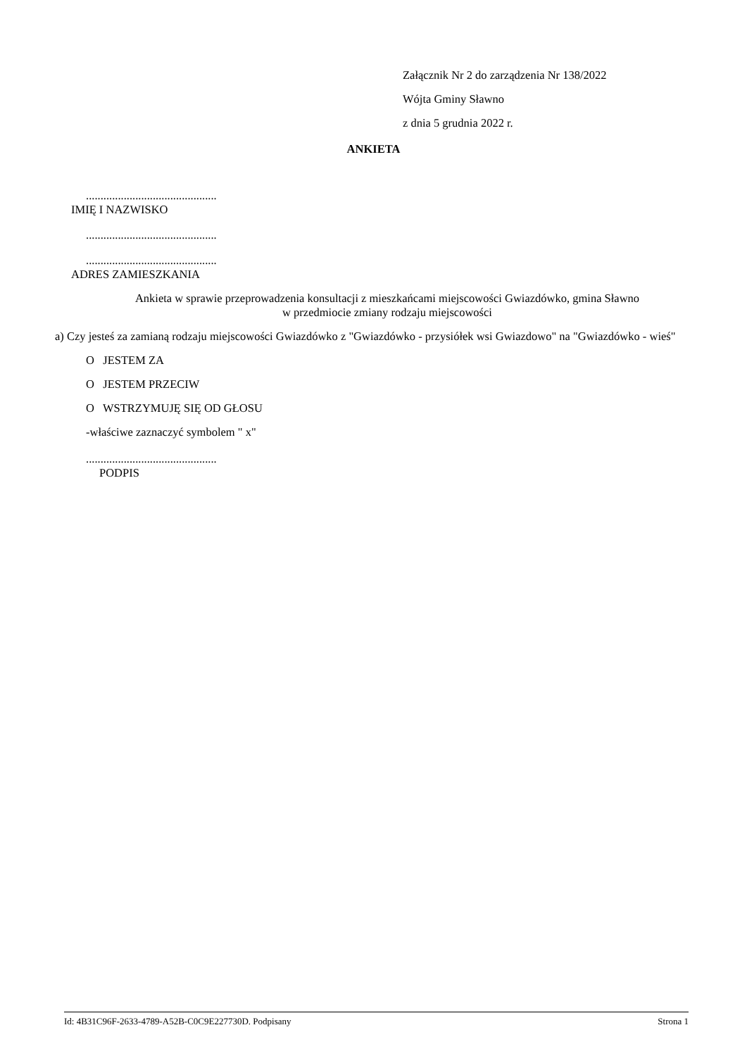Załącznik Nr 2 do zarządzenia Nr 138/2022
Wójta Gminy Sławno
z dnia 5 grudnia 2022 r.
ANKIETA
.............................................
IMIĘ I NAZWISKO
.............................................
.............................................
ADRES ZAMIESZKANIA
Ankieta w sprawie przeprowadzenia konsultacji z mieszkańcami miejscowości Gwiazdówko, gmina Sławno
w przedmiocie zmiany rodzaju miejscowości
a) Czy jesteś za zamianą rodzaju miejscowości Gwiazdówko z "Gwiazdówko - przysiółek wsi Gwiazdowo" na "Gwiazdówko - wieś"
O JESTEM ZA
O JESTEM PRZECIW
O WSTRZYMUJĘ SIĘ OD GŁOSU
-właściwe zaznaczyć symbolem " x"
.............................................
PODPIS
Id: 4B31C96F-2633-4789-A52B-C0C9E227730D. Podpisany Strona 1